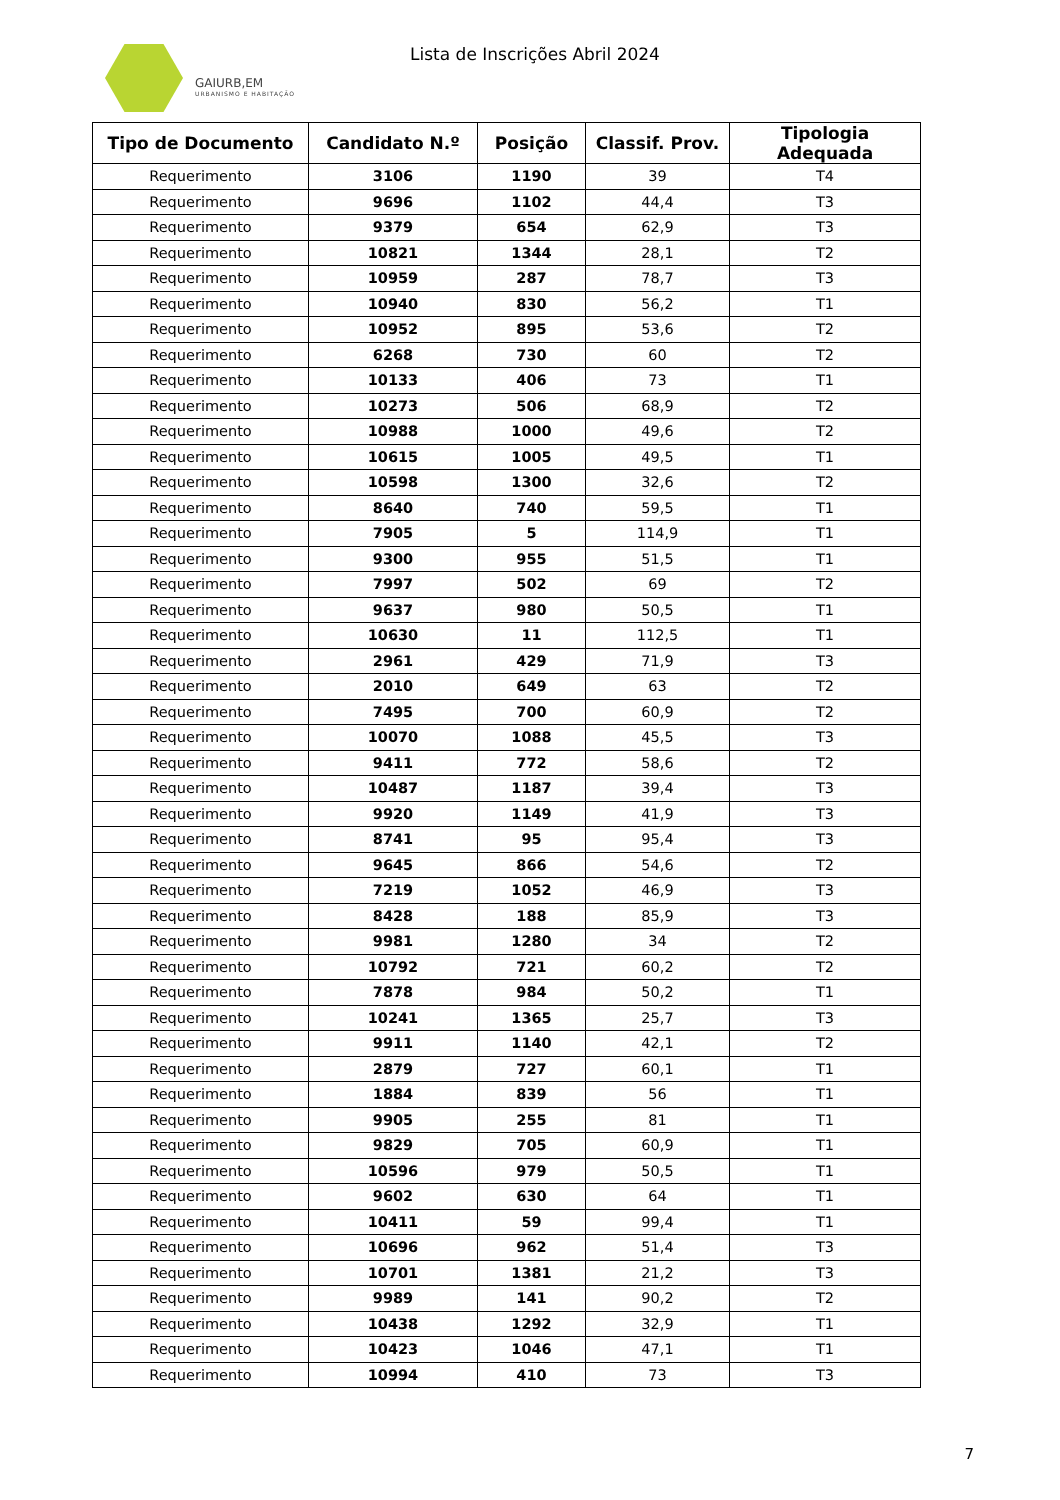GAIURB,EM
URBANISMO E HABITAÇÃO
Lista de Inscrições Abril 2024
| Tipo de Documento | Candidato N.º | Posição | Classif. Prov. | Tipologia Adequada |
| --- | --- | --- | --- | --- |
| Requerimento | 3106 | 1190 | 39 | T4 |
| Requerimento | 9696 | 1102 | 44,4 | T3 |
| Requerimento | 9379 | 654 | 62,9 | T3 |
| Requerimento | 10821 | 1344 | 28,1 | T2 |
| Requerimento | 10959 | 287 | 78,7 | T3 |
| Requerimento | 10940 | 830 | 56,2 | T1 |
| Requerimento | 10952 | 895 | 53,6 | T2 |
| Requerimento | 6268 | 730 | 60 | T2 |
| Requerimento | 10133 | 406 | 73 | T1 |
| Requerimento | 10273 | 506 | 68,9 | T2 |
| Requerimento | 10988 | 1000 | 49,6 | T2 |
| Requerimento | 10615 | 1005 | 49,5 | T1 |
| Requerimento | 10598 | 1300 | 32,6 | T2 |
| Requerimento | 8640 | 740 | 59,5 | T1 |
| Requerimento | 7905 | 5 | 114,9 | T1 |
| Requerimento | 9300 | 955 | 51,5 | T1 |
| Requerimento | 7997 | 502 | 69 | T2 |
| Requerimento | 9637 | 980 | 50,5 | T1 |
| Requerimento | 10630 | 11 | 112,5 | T1 |
| Requerimento | 2961 | 429 | 71,9 | T3 |
| Requerimento | 2010 | 649 | 63 | T2 |
| Requerimento | 7495 | 700 | 60,9 | T2 |
| Requerimento | 10070 | 1088 | 45,5 | T3 |
| Requerimento | 9411 | 772 | 58,6 | T2 |
| Requerimento | 10487 | 1187 | 39,4 | T3 |
| Requerimento | 9920 | 1149 | 41,9 | T3 |
| Requerimento | 8741 | 95 | 95,4 | T3 |
| Requerimento | 9645 | 866 | 54,6 | T2 |
| Requerimento | 7219 | 1052 | 46,9 | T3 |
| Requerimento | 8428 | 188 | 85,9 | T3 |
| Requerimento | 9981 | 1280 | 34 | T2 |
| Requerimento | 10792 | 721 | 60,2 | T2 |
| Requerimento | 7878 | 984 | 50,2 | T1 |
| Requerimento | 10241 | 1365 | 25,7 | T3 |
| Requerimento | 9911 | 1140 | 42,1 | T2 |
| Requerimento | 2879 | 727 | 60,1 | T1 |
| Requerimento | 1884 | 839 | 56 | T1 |
| Requerimento | 9905 | 255 | 81 | T1 |
| Requerimento | 9829 | 705 | 60,9 | T1 |
| Requerimento | 10596 | 979 | 50,5 | T1 |
| Requerimento | 9602 | 630 | 64 | T1 |
| Requerimento | 10411 | 59 | 99,4 | T1 |
| Requerimento | 10696 | 962 | 51,4 | T3 |
| Requerimento | 10701 | 1381 | 21,2 | T3 |
| Requerimento | 9989 | 141 | 90,2 | T2 |
| Requerimento | 10438 | 1292 | 32,9 | T1 |
| Requerimento | 10423 | 1046 | 47,1 | T1 |
| Requerimento | 10994 | 410 | 73 | T3 |
7